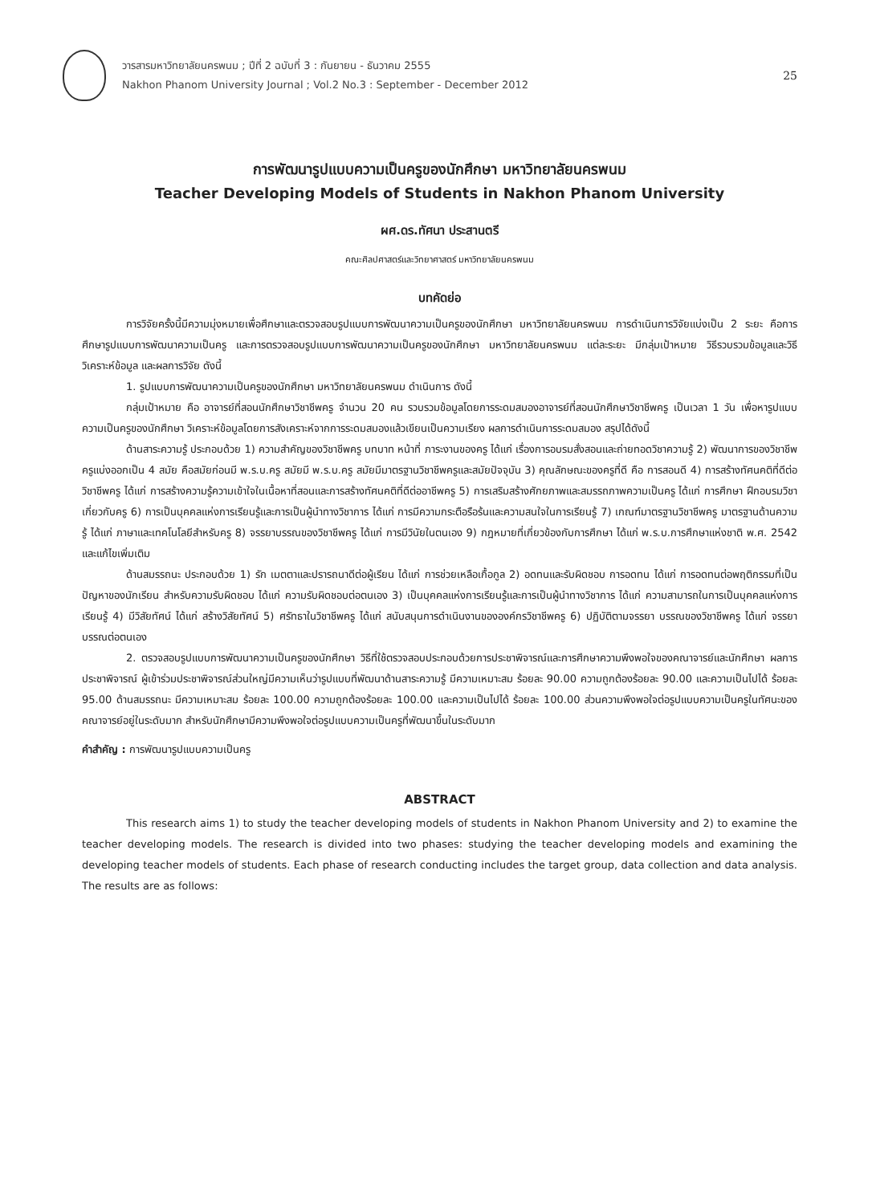วารสารมหาวิทยาลัยนครพนม ; ปีที่ 2 ฉบับที่ 3 : กันยายน - ธันวาคม 2555
Nakhon Phanom University Journal ; Vol.2 No.3 : September - December 2012
25
การพัฒนารูปแบบความเป็นครูของนักศึกษา มหาวิทยาลัยนครพนม
Teacher Developing Models of Students in Nakhon Phanom University
ผศ.ดร.ทัศนา ประสานตรี
คณะศิลปศาสตร์และวิทยาศาสตร์ มหาวิทยาลัยนครพนม
บทคัดย่อ
การวิจัยครั้งนี้มีความมุ่งหมายเพื่อศึกษาและตรวจสอบรูปแบบการพัฒนาความเป็นครูของนักศึกษา มหาวิทยาลัยนครพนม การดำเนินการวิจัยแบ่งเป็น 2 ระยะ คือการศึกษารูปแบบการพัฒนาความเป็นครู และการตรวจสอบรูปแบบการพัฒนาความเป็นครูของนักศึกษา มหาวิทยาลัยนครพนม แต่ละระยะ มีกลุ่มเป้าหมาย วิธีรวบรวมข้อมูลและวิธีวิเคราะห์ข้อมูล และผลการวิจัย ดังนี้
1. รูปแบบการพัฒนาความเป็นครูของนักศึกษา มหาวิทยาลัยนครพนม ดำเนินการ ดังนี้
กลุ่มเป้าหมาย คือ อาจารย์ที่สอนนักศึกษาวิชาชีพครู จำนวน 20 คน รวบรวมข้อมูลโดยการระดมสมองอาจารย์ที่สอนนักศึกษาวิชาชีพครู เป็นเวลา 1 วัน เพื่อหารูปแบบความเป็นครูของนักศึกษา วิเคราะห์ข้อมูลโดยการสังเคราะห์จากการระดมสมองแล้วเขียนเป็นความเรียง ผลการดำเนินการระดมสมอง สรุปได้ดังนี้
ด้านสาระความรู้ ประกอบด้วย 1) ความสำคัญของวิชาชีพครู บทบาท หน้าที่ ภาระงานของครู ได้แก่ เรื่องการอบรมสั่งสอนและถ่ายทอดวิชาความรู้ 2) พัฒนาการของวิชาชีพครูแบ่งออกเป็น 4 สมัย คือสมัยก่อนมี พ.ร.บ.ครู สมัยมี พ.ร.บ.ครู สมัยมีมาตรฐานวิชาชีพครูและสมัยปัจจุบัน 3) คุณลักษณะของครูที่ดี คือ การสอนดี 4) การสร้างทัศนคติที่ดีต่อวิชาชีพครู ได้แก่ การสร้างความรู้ความเข้าใจในเนื้อหาที่สอนและการสร้างทัศนคติที่ดีต่ออาชีพครู 5) การเสริมสร้างศักยภาพและสมรรถภาพความเป็นครู ได้แก่ การศึกษา ฝึกอบรมวิชาเกี่ยวกับครู 6) การเป็นบุคคลแห่งการเรียนรู้และการเป็นผู้นำทางวิชาการ ได้แก่ การมีความกระตือรือร้นและความสนใจในการเรียนรู้ 7) เกณฑ์มาตรฐานวิชาชีพครู มาตรฐานด้านความรู้ ได้แก่ ภาษาและเทคโนโลยีสำหรับครู 8) จรรยาบรรณของวิชาชีพครู ได้แก่ การมีวินัยในตนเอง 9) กฎหมายที่เกี่ยวข้องกับการศึกษา ได้แก่ พ.ร.บ.การศึกษาแห่งชาติ พ.ศ. 2542 และแก้ไขเพิ่มเติม
ด้านสมรรถนะ ประกอบด้วย 1) รัก เมตตาและปรารถนาดีต่อผู้เรียน ได้แก่ การช่วยเหลือเกื้อกูล 2) อดทนและรับผิดชอบ การอดทน ได้แก่ การอดทนต่อพฤติกรรมที่เป็นปัญหาของนักเรียน สำหรับความรับผิดชอบ ได้แก่ ความรับผิดชอบต่อตนเอง 3) เป็นบุคคลแห่งการเรียนรู้และการเป็นผู้นำทางวิชาการ ได้แก่ ความสามารถในการเป็นบุคคลแห่งการเรียนรู้ 4) มีวิสัยทัศน์ ได้แก่ สร้างวิสัยทัศน์ 5) ศรัทธาในวิชาชีพครู ได้แก่ สนับสนุนการดำเนินงานขององค์กรวิชาชีพครู 6) ปฏิบัติตามจรรยา บรรณของวิชาชีพครู ได้แก่ จรรยาบรรณต่อตนเอง
2. ตรวจสอบรูปแบบการพัฒนาความเป็นครูของนักศึกษา วิธีที่ใช้ตรวจสอบประกอบด้วยการประชาพิจารณ์และการศึกษาความพึงพอใจของคณาจารย์และนักศึกษา ผลการประชาพิจารณ์ ผู้เข้าร่วมประชาพิจารณ์ส่วนใหญ่มีความเห็นว่ารูปแบบที่พัฒนาด้านสาระความรู้ มีความเหมาะสม ร้อยละ 90.00 ความถูกต้องร้อยละ 90.00 และความเป็นไปได้ ร้อยละ 95.00 ด้านสมรรถนะ มีความเหมาะสม ร้อยละ 100.00 ความถูกต้องร้อยละ 100.00 และความเป็นไปได้ ร้อยละ 100.00 ส่วนความพึงพอใจต่อรูปแบบความเป็นครูในทัศนะของคณาจารย์อยู่ในระดับมาก สำหรับนักศึกษามีความพึงพอใจต่อรูปแบบความเป็นครูที่พัฒนาขึ้นในระดับมาก
คำสำคัญ : การพัฒนารูปแบบความเป็นครู
ABSTRACT
This research aims 1) to study the teacher developing models of students in Nakhon Phanom University and 2) to examine the teacher developing models. The research is divided into two phases: studying the teacher developing models and examining the developing teacher models of students. Each phase of research conducting includes the target group, data collection and data analysis. The results are as follows: